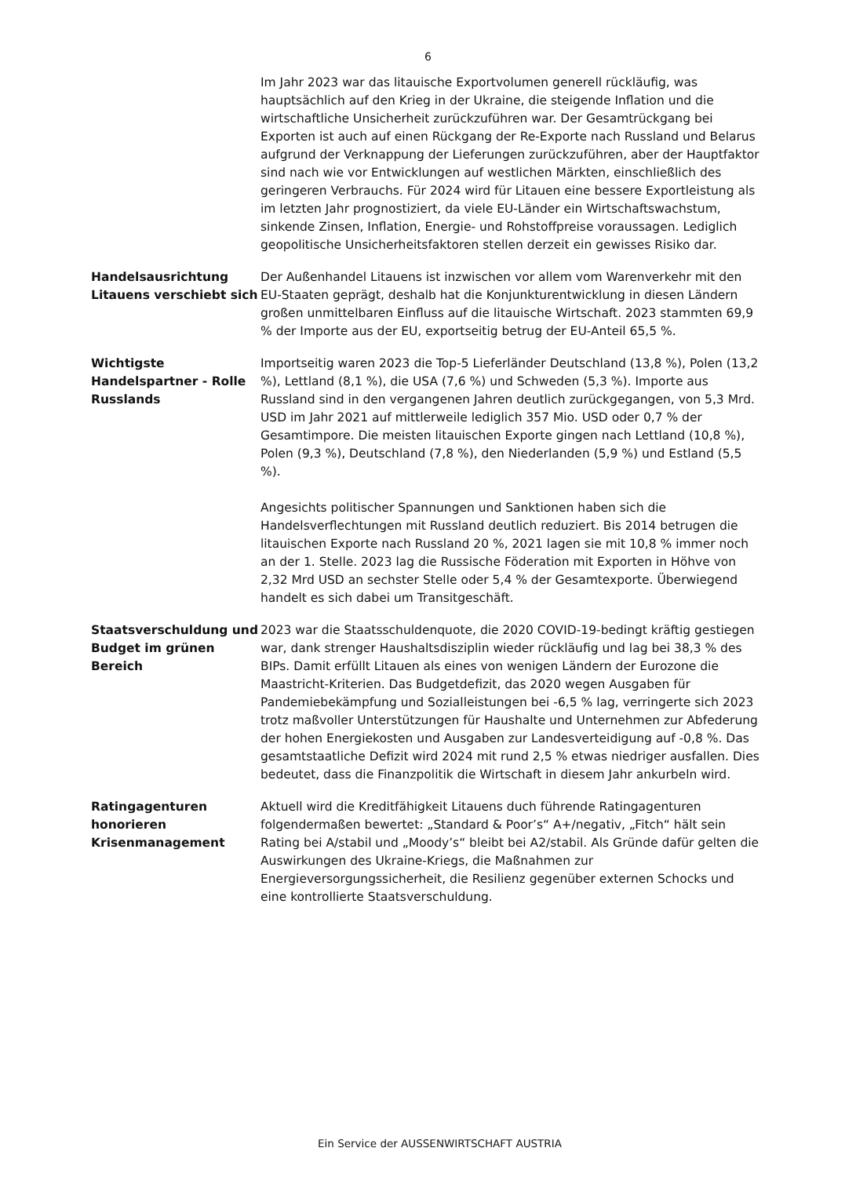6
Im Jahr 2023 war das litauische Exportvolumen generell rückläufig, was hauptsächlich auf den Krieg in der Ukraine, die steigende Inflation und die wirtschaftliche Unsicherheit zurückzuführen war. Der Gesamtrückgang bei Exporten ist auch auf einen Rückgang der Re-Exporte nach Russland und Belarus aufgrund der Verknappung der Lieferungen zurückzuführen, aber der Hauptfaktor sind nach wie vor Entwicklungen auf westlichen Märkten, einschließlich des geringeren Verbrauchs. Für 2024 wird für Litauen eine bessere Exportleistung als im letzten Jahr prognostiziert, da viele EU-Länder ein Wirtschaftswachstum, sinkende Zinsen, Inflation, Energie- und Rohstoffpreise voraussagen. Lediglich geopolitische Unsicherheitsfaktoren stellen derzeit ein gewisses Risiko dar.
Handelsausrichtung Litauens verschiebt sich
Der Außenhandel Litauens ist inzwischen vor allem vom Warenverkehr mit den EU-Staaten geprägt, deshalb hat die Konjunkturentwicklung in diesen Ländern großen unmittelbaren Einfluss auf die litauische Wirtschaft. 2023 stammten 69,9 % der Importe aus der EU, exportseitig betrug der EU-Anteil 65,5 %.
Wichtigste Handelspartner - Rolle Russlands
Importseitig waren 2023 die Top-5 Lieferländer Deutschland (13,8 %), Polen (13,2 %), Lettland (8,1 %), die USA (7,6 %) und Schweden (5,3 %). Importe aus Russland sind in den vergangenen Jahren deutlich zurückgegangen, von 5,3 Mrd. USD im Jahr 2021 auf mittlerweile lediglich 357 Mio. USD oder 0,7 % der Gesamtimpore. Die meisten litauischen Exporte gingen nach Lettland (10,8 %), Polen (9,3 %), Deutschland (7,8 %), den Niederlanden (5,9 %) und Estland (5,5 %).
Angesichts politischer Spannungen und Sanktionen haben sich die Handelsverflechtungen mit Russland deutlich reduziert. Bis 2014 betrugen die litauischen Exporte nach Russland 20 %, 2021 lagen sie mit 10,8 % immer noch an der 1. Stelle. 2023 lag die Russische Föderation mit Exporten in Höhve von 2,32 Mrd USD an sechster Stelle oder 5,4 % der Gesamtexporte. Überwiegend handelt es sich dabei um Transitgeschäft.
Staatsverschuldung und Budget im grünen Bereich
2023 war die Staatsschuldenquote, die 2020 COVID-19-bedingt kräftig gestiegen war, dank strenger Haushaltsdisziplin wieder rückläufig und lag bei 38,3 % des BIPs. Damit erfüllt Litauen als eines von wenigen Ländern der Eurozone die Maastricht-Kriterien. Das Budgetdefizit, das 2020 wegen Ausgaben für Pandemiebekämpfung und Sozialleistungen bei -6,5 % lag, verringerte sich 2023 trotz maßvoller Unterstützungen für Haushalte und Unternehmen zur Abfederung der hohen Energiekosten und Ausgaben zur Landesverteidigung auf -0,8 %. Das gesamtstaatliche Defizit wird 2024 mit rund 2,5 % etwas niedriger ausfallen. Dies bedeutet, dass die Finanzpolitik die Wirtschaft in diesem Jahr ankurbeln wird.
Ratingagenturen honorieren Krisenmanagement
Aktuell wird die Kreditfähigkeit Litauens duch führende Ratingagenturen folgendermaßen bewertet: „Standard & Poor’s“ A+/negativ, „Fitch“ hält sein Rating bei A/stabil und „Moody’s“ bleibt bei A2/stabil. Als Gründe dafür gelten die Auswirkungen des Ukraine-Kriegs, die Maßnahmen zur Energieversorgungssicherheit, die Resilienz gegenüber externen Schocks und eine kontrollierte Staatsverschuldung.
Ein Service der AUSSENWIRTSCHAFT AUSTRIA